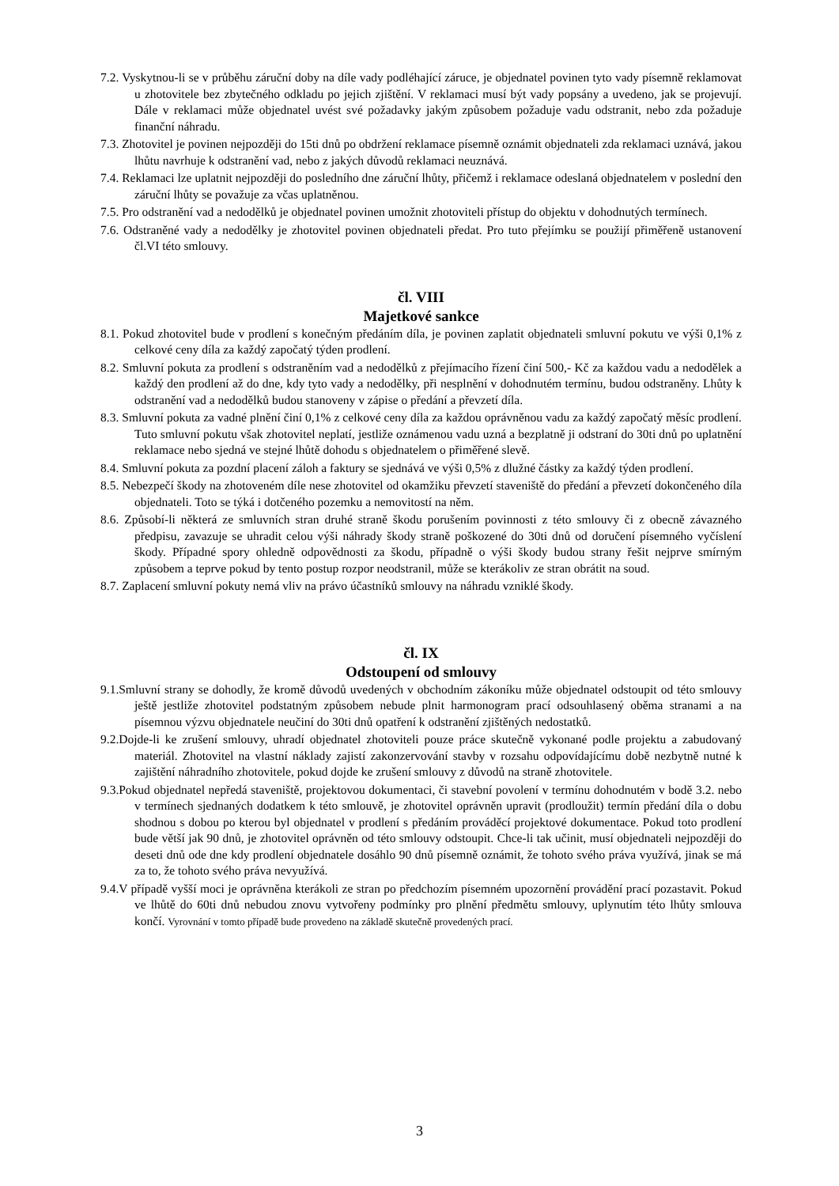7.2. Vyskytnou-li se v průběhu záruční doby na díle vady podléhající záruce, je objednatel povinen tyto vady písemně reklamovat u zhotovitele bez zbytečného odkladu po jejich zjištění. V reklamaci musí být vady popsány a uvedeno, jak se projevují. Dále v reklamaci může objednatel uvést své požadavky jakým způsobem požaduje vadu odstranit, nebo zda požaduje finanční náhradu.
7.3. Zhotovitel je povinen nejpozději do 15ti dnů po obdržení reklamace písemně oznámit objednateli zda reklamaci uznává, jakou lhůtu navrhuje k odstranění vad, nebo z jakých důvodů reklamaci neuznává.
7.4. Reklamaci lze uplatnit nejpozději do posledního dne záruční lhůty, přičemž i reklamace odeslaná objednatelem v poslední den záruční lhůty se považuje za včas uplatněnou.
7.5. Pro odstranění vad a nedodělků je objednatel povinen umožnit zhotoviteli přístup do objektu v dohodnutých termínech.
7.6. Odstraněné vady a nedodělky je zhotovitel povinen objednateli předat. Pro tuto přejímku se použijí přiměřeně ustanovení čl.VI této smlouvy.
čl. VIII
Majetkové sankce
8.1. Pokud zhotovitel bude v prodlení s konečným předáním díla, je povinen zaplatit objednateli smluvní pokutu ve výši 0,1% z celkové ceny díla za každý započatý týden prodlení.
8.2. Smluvní pokuta za prodlení s odstraněním vad a nedodělků z přejímacího řízení činí 500,- Kč za každou vadu a nedodělek a každý den prodlení až do dne, kdy tyto vady a nedodělky, při nesplnění v dohodnutém termínu, budou odstraněny. Lhůty k odstranění vad a nedodělků budou stanoveny v zápise o předání a převzetí díla.
8.3. Smluvní pokuta za vadné plnění činí 0,1% z celkové ceny díla za každou oprávněnou vadu za každý započatý měsíc prodlení. Tuto smluvní pokutu však zhotovitel neplatí, jestliže oznámenou vadu uzná a bezplatně ji odstraní do 30ti dnů po uplatnění reklamace nebo sjedná ve stejné lhůtě dohodu s objednatelem o přiměřené slevě.
8.4. Smluvní pokuta za pozdní placení záloh a faktury se sjednává ve výši 0,5% z dlužné částky za každý týden prodlení.
8.5. Nebezpečí škody na zhotoveném díle nese zhotovitel od okamžiku převzetí staveniště do předání a převzetí dokončeného díla objednateli. Toto se týká i dotčeného pozemku a nemovitostí na něm.
8.6. Způsobí-li některá ze smluvních stran druhé straně škodu porušením povinnosti z této smlouvy či z obecně závazného předpisu, zavazuje se uhradit celou výši náhrady škody straně poškozené do 30ti dnů od doručení písemného vyčíslení škody. Případné spory ohledně odpovědnosti za škodu, případně o výši škody budou strany řešit nejprve smírným způsobem a teprve pokud by tento postup rozpor neodstranil, může se kterákoliv ze stran obrátit na soud.
8.7. Zaplacení smluvní pokuty nemá vliv na právo účastníků smlouvy na náhradu vzniklé škody.
čl. IX
Odstoupení od smlouvy
9.1.Smluvní strany se dohodly, že kromě důvodů uvedených v obchodním zákoníku může objednatel odstoupit od této smlouvy ještě jestliže zhotovitel podstatným způsobem nebude plnit harmonogram prací odsouhlasený oběma stranami a na písemnou výzvu objednatele neučiní do 30ti dnů opatření k odstranění zjištěných nedostatků.
9.2.Dojde-li ke zrušení smlouvy, uhradí objednatel zhotoviteli pouze práce skutečně vykonané podle projektu a zabudovaný materiál. Zhotovitel na vlastní náklady zajistí zakonzervování stavby v rozsahu odpovídajícímu době nezbytně nutné k zajištění náhradního zhotovitele, pokud dojde ke zrušení smlouvy z důvodů na straně zhotovitele.
9.3.Pokud objednatel nepředá staveniště, projektovou dokumentaci, či stavební povolení v termínu dohodnutém v bodě 3.2. nebo v termínech sjednaných dodatkem k této smlouvě, je zhotovitel oprávněn upravit (prodloužit) termín předání díla o dobu shodnou s dobou po kterou byl objednatel v prodlení s předáním prováděcí projektové dokumentace. Pokud toto prodlení bude větší jak 90 dnů, je zhotovitel oprávněn od této smlouvy odstoupit. Chce-li tak učinit, musí objednateli nejpozději do deseti dnů ode dne kdy prodlení objednatele dosáhlo 90 dnů písemně oznámit, že tohoto svého práva využívá, jinak se má za to, že tohoto svého práva nevyužívá.
9.4.V případě vyšší moci je oprávněna kterákoli ze stran po předchozím písemném upozornění provádění prací pozastavit. Pokud ve lhůtě do 60ti dnů nebudou znovu vytvořeny podmínky pro plnění předmětu smlouvy, uplynutím této lhůty smlouva končí. Vyrovnání v tomto případě bude provedeno na základě skutečně provedených prací.
3